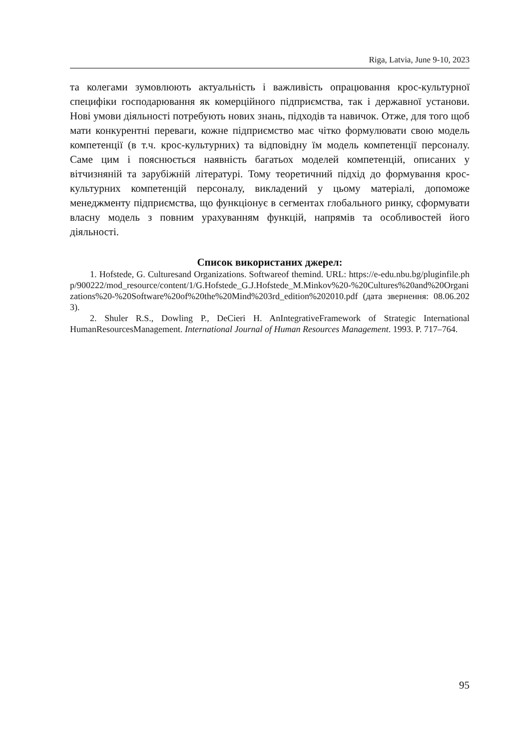Riga, Latvia, June 9-10, 2023
та колегами зумовлюють актуальність і важливість опрацювання крос-культурної специфіки господарювання як комерційного підприємства, так і державної установи. Нові умови діяльності потребують нових знань, підходів та навичок. Отже, для того щоб мати конкурентні переваги, кожне підприємство має чітко формулювати свою модель компетенції (в т.ч. крос-культурних) та відповідну їм модель компетенції персоналу. Саме цим і пояснюється наявність багатьох моделей компетенцій, описаних у вітчизняній та зарубіжній літературі. Тому теоретичний підхід до формування крос-культурних компетенцій персоналу, викладений у цьому матеріалі, допоможе менеджменту підприємства, що функціонує в сегментах глобального ринку, сформувати власну модель з повним урахуванням функцій, напрямів та особливостей його діяльності.
Список використаних джерел:
1. Hofstede, G. Culturesand Organizations. Softwareof themind. URL: https://e-edu.nbu.bg/pluginfile.php/900222/mod_resource/content/1/G.Hofstede_G.J.Hofstede_M.Minkov%20-%20Cultures%20and%20Organizations%20-%20Software%20of%20the%20Mind%203rd_edition%202010.pdf (дата звернення: 08.06.2023).
2. Shuler R.S., Dowling P., DeCieri H. AnIntegrativeFramework of Strategic International HumanResourcesManagement. International Journal of Human Resources Management. 1993. P. 717–764.
95